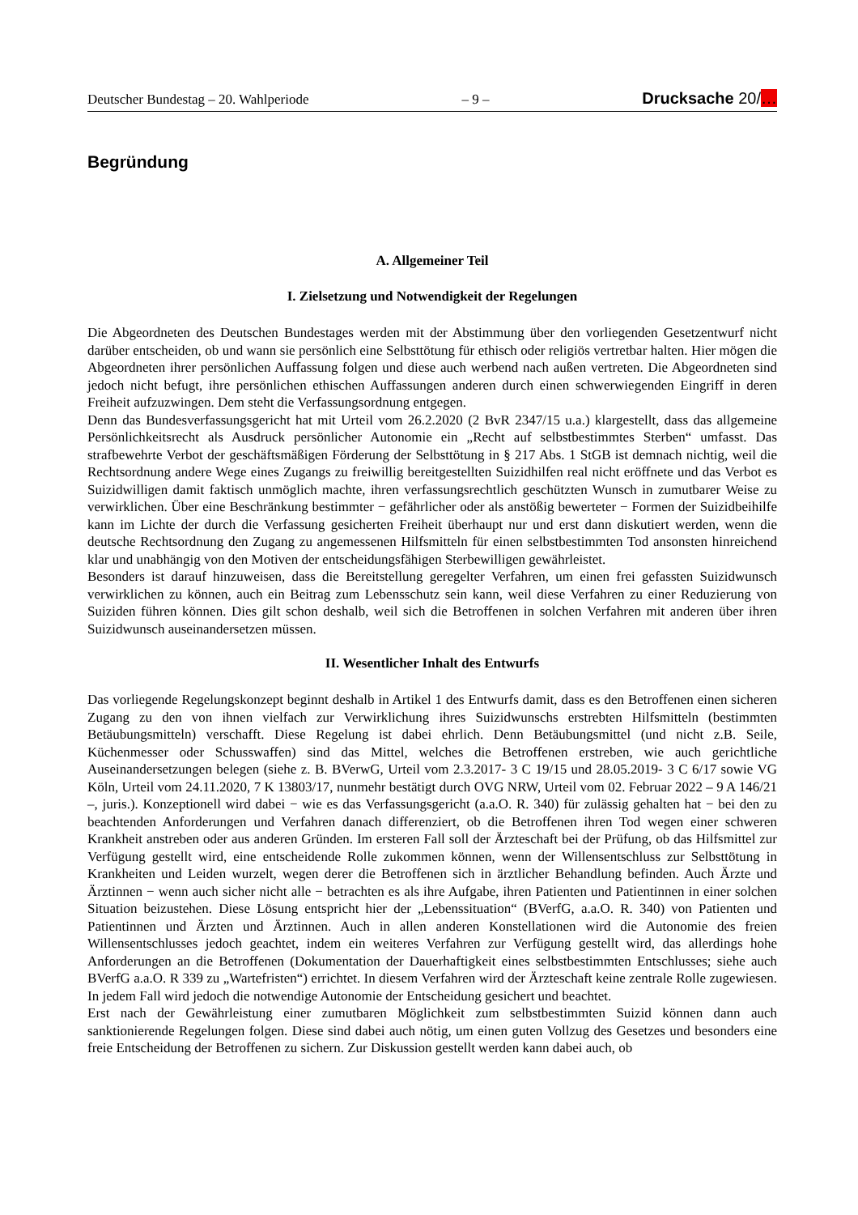Deutscher Bundestag – 20. Wahlperiode – 9 – Drucksache 20/…
Begründung
A. Allgemeiner Teil
I. Zielsetzung und Notwendigkeit der Regelungen
Die Abgeordneten des Deutschen Bundestages werden mit der Abstimmung über den vorliegenden Gesetzentwurf nicht darüber entscheiden, ob und wann sie persönlich eine Selbsttötung für ethisch oder religiös vertretbar halten. Hier mögen die Abgeordneten ihrer persönlichen Auffassung folgen und diese auch werbend nach außen vertreten. Die Abgeordneten sind jedoch nicht befugt, ihre persönlichen ethischen Auffassungen anderen durch einen schwerwiegenden Eingriff in deren Freiheit aufzuzwingen. Dem steht die Verfassungsordnung entgegen.
Denn das Bundesverfassungsgericht hat mit Urteil vom 26.2.2020 (2 BvR 2347/15 u.a.) klargestellt, dass das allgemeine Persönlichkeitsrecht als Ausdruck persönlicher Autonomie ein „Recht auf selbstbestimmtes Sterben“ umfasst. Das strafbewehrte Verbot der geschäftsmäßigen Förderung der Selbsttötung in § 217 Abs. 1 StGB ist demnach nichtig, weil die Rechtsordnung andere Wege eines Zugangs zu freiwillig bereitgestellten Suizidhilfen real nicht eröffnete und das Verbot es Suizidwilligen damit faktisch unmöglich machte, ihren verfassungsrechtlich geschützten Wunsch in zumutbarer Weise zu verwirklichen. Über eine Beschränkung bestimmter − gefährlicher oder als anstößig bewerteter − Formen der Suizidbeihilfe kann im Lichte der durch die Verfassung gesicherten Freiheit überhaupt nur und erst dann diskutiert werden, wenn die deutsche Rechtsordnung den Zugang zu angemessenen Hilfsmitteln für einen selbstbestimmten Tod ansonsten hinreichend klar und unabhängig von den Motiven der entscheidungsfähigen Sterbewilligen gewährleistet.
Besonders ist darauf hinzuweisen, dass die Bereitstellung geregelter Verfahren, um einen frei gefassten Suizidwunsch verwirklichen zu können, auch ein Beitrag zum Lebensschutz sein kann, weil diese Verfahren zu einer Reduzierung von Suiziden führen können. Dies gilt schon deshalb, weil sich die Betroffenen in solchen Verfahren mit anderen über ihren Suizidwunsch auseinandersetzen müssen.
II. Wesentlicher Inhalt des Entwurfs
Das vorliegende Regelungskonzept beginnt deshalb in Artikel 1 des Entwurfs damit, dass es den Betroffenen einen sicheren Zugang zu den von ihnen vielfach zur Verwirklichung ihres Suizidwunschs erstrebten Hilfsmitteln (bestimmten Betäubungsmitteln) verschafft. Diese Regelung ist dabei ehrlich. Denn Betäubungsmittel (und nicht z.B. Seile, Küchenmesser oder Schusswaffen) sind das Mittel, welches die Betroffenen erstreben, wie auch gerichtliche Auseinandersetzungen belegen (siehe z. B. BVerwG, Urteil vom 2.3.2017- 3 C 19/15 und 28.05.2019- 3 C 6/17 sowie VG Köln, Urteil vom 24.11.2020, 7 K 13803/17, nunmehr bestätigt durch OVG NRW, Urteil vom 02. Februar 2022 – 9 A 146/21 –, juris.). Konzeptionell wird dabei − wie es das Verfassungsgericht (a.a.O. R. 340) für zulässig gehalten hat − bei den zu beachtenden Anforderungen und Verfahren danach differenziert, ob die Betroffenen ihren Tod wegen einer schweren Krankheit anstreben oder aus anderen Gründen. Im ersteren Fall soll der Ärzteschaft bei der Prüfung, ob das Hilfsmittel zur Verfügung gestellt wird, eine entscheidende Rolle zukommen können, wenn der Willensentschluss zur Selbsttötung in Krankheiten und Leiden wurzelt, wegen derer die Betroffenen sich in ärztlicher Behandlung befinden. Auch Ärzte und Ärztinnen − wenn auch sicher nicht alle − betrachten es als ihre Aufgabe, ihren Patienten und Patientinnen in einer solchen Situation beizustehen. Diese Lösung entspricht hier der „Lebenssituation“ (BVerfG, a.a.O. R. 340) von Patienten und Patientinnen und Ärzten und Ärztinnen. Auch in allen anderen Konstellationen wird die Autonomie des freien Willensentschlusses jedoch geachtet, indem ein weiteres Verfahren zur Verfügung gestellt wird, das allerdings hohe Anforderungen an die Betroffenen (Dokumentation der Dauerhaftigkeit eines selbstbestimmten Entschlusses; siehe auch BVerfG a.a.O. R 339 zu „Wartefristen“) errichtet. In diesem Verfahren wird der Ärzteschaft keine zentrale Rolle zugewiesen. In jedem Fall wird jedoch die notwendige Autonomie der Entscheidung gesichert und beachtet.
Erst nach der Gewährleistung einer zumutbaren Möglichkeit zum selbstbestimmten Suizid können dann auch sanktionierende Regelungen folgen. Diese sind dabei auch nötig, um einen guten Vollzug des Gesetzes und besonders eine freie Entscheidung der Betroffenen zu sichern. Zur Diskussion gestellt werden kann dabei auch, ob